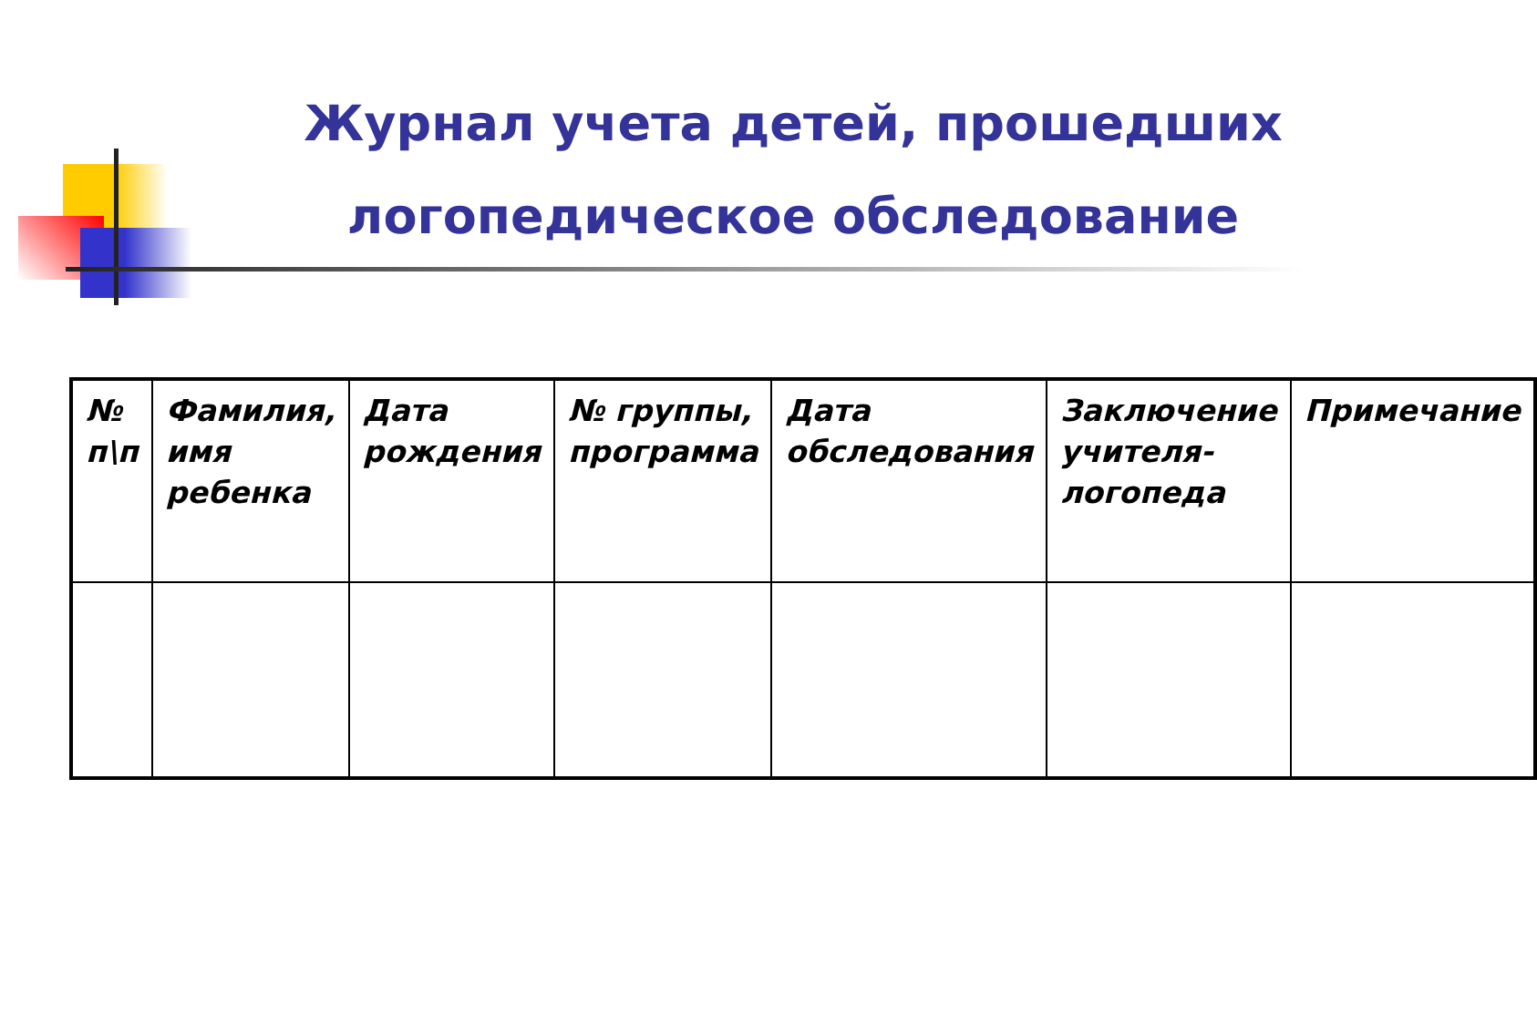Журнал учета детей, прошедших логопедическое обследование
| № п\п | Фамилия, имя ребенка | Дата рождения | № группы, программа | Дата обследования | Заключение учителя-логопеда | Примечание |
| --- | --- | --- | --- | --- | --- | --- |